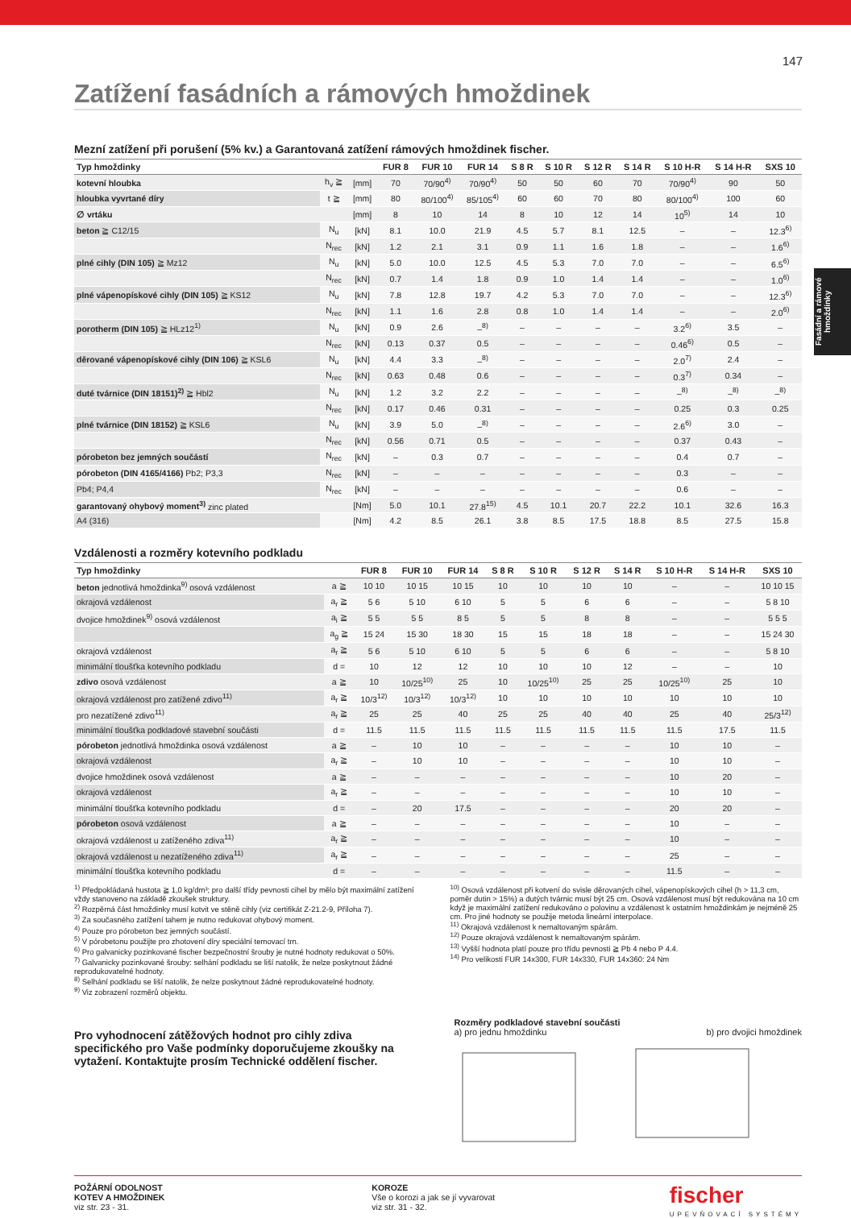Fasádní a rámové hmoždinky
147
Zatížení fasádních a rámových hmoždinek
Mezní zatížení při porušení (5% kv.) a Garantovaná zatížení rámových hmoždinek fischer.
| Typ hmoždinky | | | FUR 8 | FUR 10 | FUR 14 | S 8 R | S 10 R | S 12 R | S 14 R | S 10 H-R | S 14 H-R | SXS 10 |
| --- | --- | --- | --- | --- | --- | --- | --- | --- | --- | --- | --- | --- |
| kotevní hloubka | h<sub>v</sub> ≧ | [mm] | 70 | 70/90<sup>4)</sup> | 70/90<sup>4)</sup> | 50 | 50 | 60 | 70 | 70/90<sup>4)</sup> | 90 | 50 |
| hloubka vyvrtané díry | t ≧ | [mm] | 80 | 80/100<sup>4)</sup> | 85/105<sup>4)</sup> | 60 | 60 | 70 | 80 | 80/100<sup>4)</sup> | 100 | 60 |
| ∅ vrtáku | | [mm] | 8 | 10 | 14 | 8 | 10 | 12 | 14 | 10<sup>5)</sup> | 14 | 10 |
| beton ≧ C12/15 | N<sub>u</sub> | [kN] | 8.1 | 10.0 | 21.9 | 4.5 | 5.7 | 8.1 | 12.5 | – | – | 12.3<sup>6)</sup> |
| | N<sub>rec</sub> | [kN] | 1.2 | 2.1 | 3.1 | 0.9 | 1.1 | 1.6 | 1.8 | – | – | 1.6<sup>6)</sup> |
| plné cihly (DIN 105) ≧ Mz12 | N<sub>u</sub> | [kN] | 5.0 | 10.0 | 12.5 | 4.5 | 5.3 | 7.0 | 7.0 | – | – | 6.5<sup>6)</sup> |
| | N<sub>rec</sub> | [kN] | 0.7 | 1.4 | 1.8 | 0.9 | 1.0 | 1.4 | 1.4 | – | – | 1.0<sup>6)</sup> |
| plné vápenopískové cihly (DIN 105) ≧ KS12 | N<sub>u</sub> | [kN] | 7.8 | 12.8 | 19.7 | 4.2 | 5.3 | 7.0 | 7.0 | – | – | 12.3<sup>6)</sup> |
| | N<sub>rec</sub> | [kN] | 1.1 | 1.6 | 2.8 | 0.8 | 1.0 | 1.4 | 1.4 | – | – | 2.0<sup>6)</sup> |
| porotherm (DIN 105) ≧ HLz12<sup>1)</sup> | N<sub>u</sub> | [kN] | 0.9 | 2.6 | –<sup>8)</sup> | – | – | – | – | 3.2<sup>6)</sup> | 3.5 | – |
| | N<sub>rec</sub> | [kN] | 0.13 | 0.37 | 0.5 | – | – | – | – | 0.46<sup>6)</sup> | 0.5 | – |
| děrované vápenopískové cihly (DIN 106) ≧ KSL6 | N<sub>u</sub> | [kN] | 4.4 | 3.3 | –<sup>8)</sup> | – | – | – | – | 2.0<sup>7)</sup> | 2.4 | – |
| | N<sub>rec</sub> | [kN] | 0.63 | 0.48 | 0.6 | – | – | – | – | 0.3<sup>7)</sup> | 0.34 | – |
| duté tvárnice (DIN 18151)<sup>2)</sup> ≧ Hbl2 | N<sub>u</sub> | [kN] | 1.2 | 3.2 | 2.2 | – | – | – | – | –<sup>8)</sup> | –<sup>8)</sup> | –<sup>8)</sup> |
| | N<sub>rec</sub> | [kN] | 0.17 | 0.46 | 0.31 | – | – | – | – | 0.25 | 0.3 | 0.25 |
| plné tvárnice (DIN 18152) ≧ KSL6 | N<sub>u</sub> | [kN] | 3.9 | 5.0 | –<sup>8)</sup> | – | – | – | – | 2.6<sup>6)</sup> | 3.0 | – |
| | N<sub>rec</sub> | [kN] | 0.56 | 0.71 | 0.5 | – | – | – | – | 0.37 | 0.43 | – |
| pórobeton bez jemných součástí | N<sub>rec</sub> | [kN] | – | 0.3 | 0.7 | – | – | – | – | 0.4 | 0.7 | – |
| pórobeton (DIN 4165/4166) Pb2; P3,3 | N<sub>rec</sub> | [kN] | – | – | – | – | – | – | – | 0.3 | – | – |
| Pb4; P4,4 | N<sub>rec</sub> | [kN] | – | – | – | – | – | – | – | 0.6 | – | – |
| garantovaný ohybový moment<sup>3)</sup> zinc plated | | [Nm] | 5.0 | 10.1 | 27.8<sup>15)</sup> | 4.5 | 10.1 | 20.7 | 22.2 | 10.1 | 32.6 | 16.3 |
| A4 (316) | | [Nm] | 4.2 | 8.5 | 26.1 | 3.8 | 8.5 | 17.5 | 18.8 | 8.5 | 27.5 | 15.8 |
Vzdálenosti a rozměry kotevního podkladu
| Typ hmoždinky | | FUR 8 | FUR 10 | FUR 14 | S 8 R | S 10 R | S 12 R | S 14 R | S 10 H-R | S 14 H-R | SXS 10 |
| --- | --- | --- | --- | --- | --- | --- | --- | --- | --- | --- | --- |
| beton jednotlivá hmoždinka<sup>9)</sup> osová vzdálenost | a ≧ | 10 10 | 10 15 | 10 15 | 10 | 10 | 10 | 10 | – | – | 10 10 15 |
| okrajová vzdálenost | a<sub>r</sub> ≧ | 5 6 | 5 10 | 6 10 | 5 | 5 | 6 | 6 | – | – | 5 8 10 |
| dvojice hmoždinek<sup>9)</sup> osová vzdálenost | a<sub>i</sub> ≧ | 5 5 | 5 5 | 8 5 | 5 | 5 | 8 | 8 | – | – | 5 5 5 |
| | a<sub>g</sub> ≧ | 15 24 | 15 30 | 18 30 | 15 | 15 | 18 | 18 | – | – | 15 24 30 |
| okrajová vzdálenost | a<sub>r</sub> ≧ | 5 6 | 5 10 | 6 10 | 5 | 5 | 6 | 6 | – | – | 5 8 10 |
| minimální tloušťka kotevního podkladu | d = | 10 | 12 | 12 | 10 | 10 | 10 | 12 | – | – | 10 |
| zdivo osová vzdálenost | a ≧ | 10 | 10/25<sup>10)</sup> | 25 | 10 | 10/25<sup>10)</sup> | 25 | 25 | 10/25<sup>10)</sup> | 25 | 10 |
| okrajová vzdálenost pro zatížené zdivo<sup>11)</sup> | a<sub>r</sub> ≧ | 10/3<sup>12)</sup> | 10/3<sup>12)</sup> | 10/3<sup>12)</sup> | 10 | 10 | 10 | 10 | 10 | 10 | 10 |
| pro nezatížené zdivo<sup>11)</sup> | a<sub>r</sub> ≧ | 25 | 25 | 40 | 25 | 25 | 40 | 40 | 25 | 40 | 25/3<sup>12)</sup> |
| minimální tloušťka podkladové stavební součásti | d = | 11.5 | 11.5 | 11.5 | 11.5 | 11.5 | 11.5 | 11.5 | 11.5 | 17.5 | 11.5 |
| pórobeton jednotlivá hmoždinka osová vzdálenost | a ≧ | – | 10 | 10 | – | – | – | – | 10 | 10 | – |
| okrajová vzdálenost | a<sub>r</sub> ≧ | – | 10 | 10 | – | – | – | – | 10 | 10 | – |
| dvojice hmoždinek osová vzdálenost | a ≧ | – | – | – | – | – | – | – | 10 | 20 | – |
| okrajová vzdálenost | a<sub>r</sub> ≧ | – | – | – | – | – | – | – | 10 | 10 | – |
| minimální tloušťka kotevního podkladu | d = | – | 20 | 17.5 | – | – | – | – | 20 | 20 | – |
| pórobeton osová vzdálenost | a ≧ | – | – | – | – | – | – | – | 10 | – | – |
| okrajová vzdálenost u zatíženého zdiva<sup>11)</sup> | a<sub>r</sub> ≧ | – | – | – | – | – | – | – | 10 | – | – |
| okrajová vzdálenost u nezatíženého zdiva<sup>11)</sup> | a<sub>r</sub> ≧ | – | – | – | – | – | – | – | 25 | – | – |
| minimální tloušťka kotevního podkladu | d = | – | – | – | – | – | – | – | 11.5 | – | – |
<sup>1)</sup> Předpokládaná hustota ≧ 1,0 kg/dm³; pro další třídy pevnosti cihel by mělo být maximální zatížení vždy stanoveno na základě zkoušek struktury.
<sup>2)</sup> Rozpěrná část hmoždinky musí kotvit ve stěně cihly (viz certifikát Z-21.2-9, Příloha 7).
<sup>3)</sup> Za současného zatížení tahem je nutno redukovat ohybový moment.
<sup>4)</sup> Pouze pro pórobeton bez jemných součástí.
<sup>5)</sup> V pórobetonu použijte pro zhotovení díry speciální temovací trn.
<sup>6)</sup> Pro galvanicky pozinkované fischer bezpečnostní šrouby je nutné hodnoty redukovat o 50%.
<sup>7)</sup> Galvanicky pozinkované šrouby: selhání podkladu se liší natolik, že nelze poskytnout žádné reprodukovatelné hodnoty.
<sup>8)</sup> Selhání podkladu se liší natolik, že nelze poskytnout žádné reprodukovatelné hodnoty.
<sup>9)</sup> Viz zobrazení rozměrů objektu.
<sup>10)</sup> Osová vzdálenost při kotvení do svisle děrovaných cihel, vápenopískových cihel (h > 11,3 cm, poměr dutin > 15%) a dutých tvárnic musí být 25 cm. Osová vzdálenost musí být redukována na 10 cm když je maximální zatížení redukováno o polovinu a vzdálenost k ostatním hmoždinkám je nejméně 25 cm. Pro jiné hodnoty se použije metoda lineární interpolace.
<sup>11)</sup> Okrajová vzdálenost k nemaltovaným spárám.
<sup>12)</sup> Pouze okrajová vzdálenost k nemaltovaným spárám.
<sup>13)</sup> Vyšší hodnota platí pouze pro třídu pevnosti ≧ Pb 4 nebo P 4.4.
<sup>14)</sup> Pro velikosti FUR 14x300, FUR 14x330, FUR 14x360: 24 Nm
Pro vyhodnocení zátěžových hodnot pro cihly zdiva specifického pro Vaše podmínky doporučujeme zkoušky na vytažení. Kontaktujte prosím Technické oddělení fischer.
Rozměry podkladové stavební součásti
a) pro jednu hmoždinku b) pro dvojici hmoždinek
POŽÁRNÍ ODOLNOST
KOTEV A HMOŽDINEK
viz str. 23 - 31.
KOROZE
Vše o korozi a jak se jí vyvarovat
viz str. 31 - 32.
fischer
UPEVŇOVACÍ SYSTÉMY